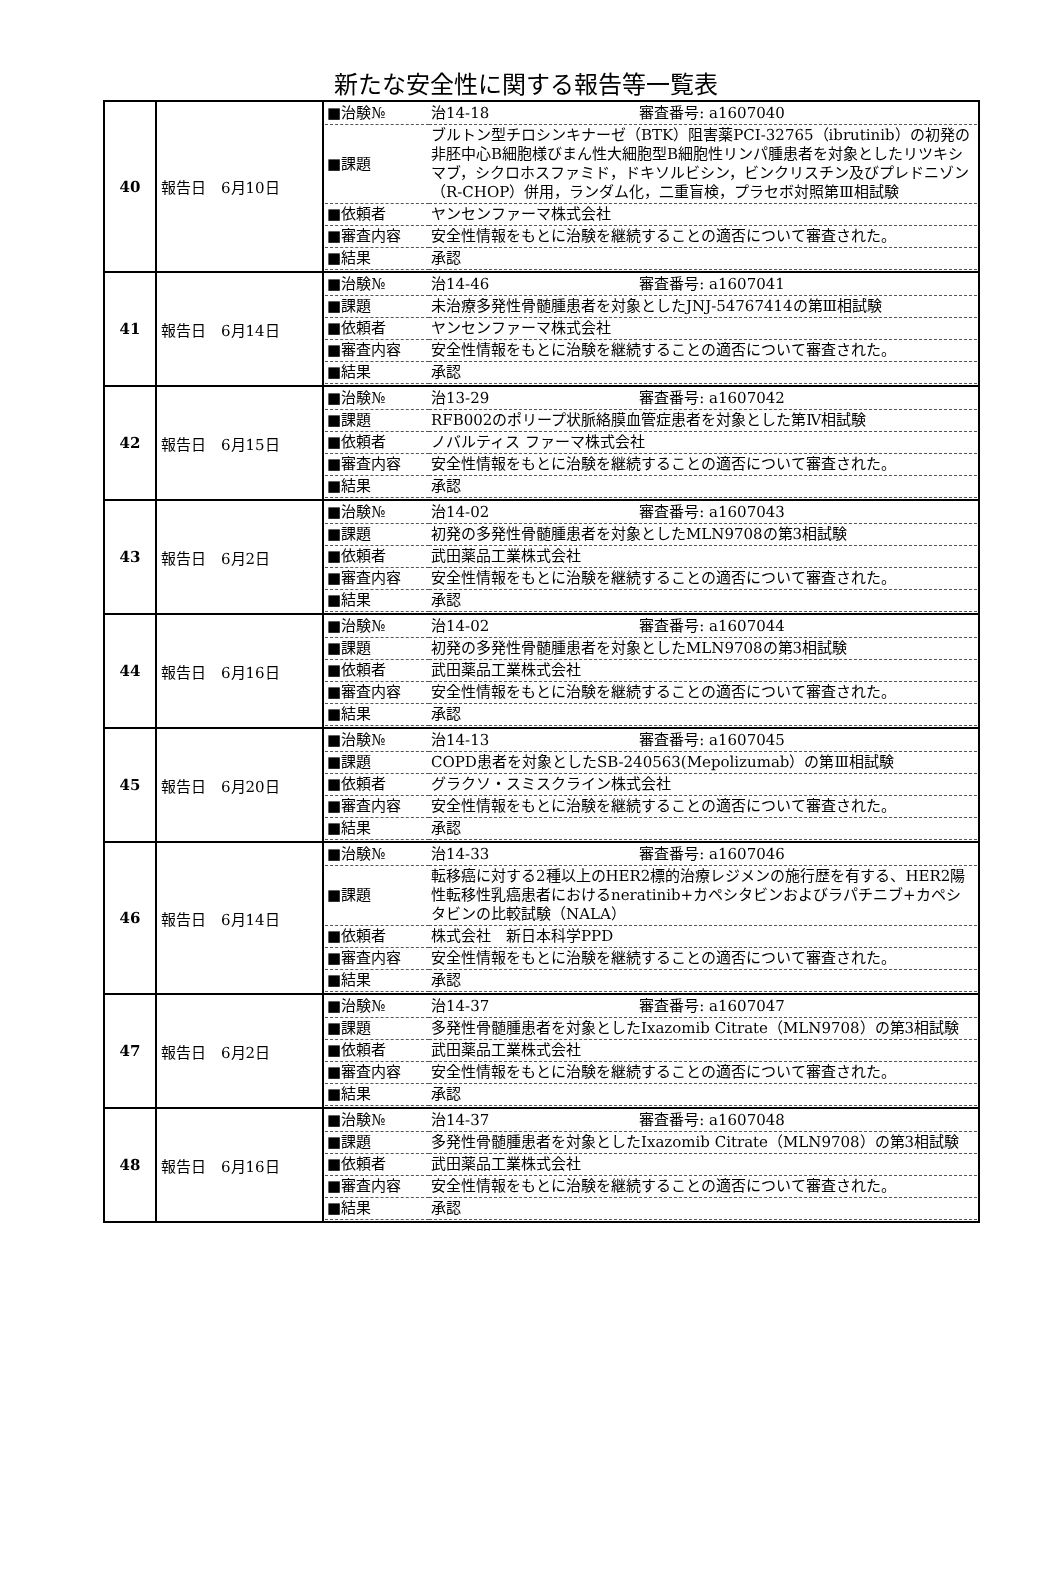新たな安全性に関する報告等一覧表
| 40 | 報告日 6月10日 | / ■治験№ / 治14-18 審査番号: a1607040 / / ■課題 / ブルトン型チロシンキナーゼ（BTK）阻害薬PCI-32765（ibrutinib）の初発の非胚中心B細胞様びまん性大細胞型B細胞性リンパ腫患者を対象としたリツキシマブ，シクロホスファミド，ドキソルビシン，ビンクリスチン及びプレドニゾン（R-CHOP）併用，ランダム化，二重盲検，プラセボ対照第Ⅲ相試験 / / ■依頼者 / ヤンセンファーマ株式会社 / / ■審査内容 / 安全性情報をもとに治験を継続することの適否について審査された。 / / ■結果 / 承認 / |
| 41 | 報告日 6月14日 | / ■治験№ / 治14-46 審査番号: a1607041 / / ■課題 / 未治療多発性骨髄腫患者を対象としたJNJ-54767414の第Ⅲ相試験 / / ■依頼者 / ヤンセンファーマ株式会社 / / ■審査内容 / 安全性情報をもとに治験を継続することの適否について審査された。 / / ■結果 / 承認 / |
| 42 | 報告日 6月15日 | / ■治験№ / 治13-29 審査番号: a1607042 / / ■課題 / RFB002のポリープ状脈絡膜血管症患者を対象とした第Ⅳ相試験 / / ■依頼者 / ノバルティス ファーマ株式会社 / / ■審査内容 / 安全性情報をもとに治験を継続することの適否について審査された。 / / ■結果 / 承認 / |
| 43 | 報告日 6月2日 | / ■治験№ / 治14-02 審査番号: a1607043 / / ■課題 / 初発の多発性骨髄腫患者を対象としたMLN9708の第3相試験 / / ■依頼者 / 武田薬品工業株式会社 / / ■審査内容 / 安全性情報をもとに治験を継続することの適否について審査された。 / / ■結果 / 承認 / |
| 44 | 報告日 6月16日 | / ■治験№ / 治14-02 審査番号: a1607044 / / ■課題 / 初発の多発性骨髄腫患者を対象としたMLN9708の第3相試験 / / ■依頼者 / 武田薬品工業株式会社 / / ■審査内容 / 安全性情報をもとに治験を継続することの適否について審査された。 / / ■結果 / 承認 / |
| 45 | 報告日 6月20日 | / ■治験№ / 治14-13 審査番号: a1607045 / / ■課題 / COPD患者を対象としたSB-240563(Mepolizumab）の第Ⅲ相試験 / / ■依頼者 / グラクソ・スミスクライン株式会社 / / ■審査内容 / 安全性情報をもとに治験を継続することの適否について審査された。 / / ■結果 / 承認 / |
| 46 | 報告日 6月14日 | / ■治験№ / 治14-33 審査番号: a1607046 / / ■課題 / 転移癌に対する2種以上のHER2標的治療レジメンの施行歴を有する、HER2陽性転移性乳癌患者におけるneratinib+カペシタビンおよびラパチニブ+カペシタビンの比較試験（NALA） / / ■依頼者 / 株式会社 新日本科学PPD / / ■審査内容 / 安全性情報をもとに治験を継続することの適否について審査された。 / / ■結果 / 承認 / |
| 47 | 報告日 6月2日 | / ■治験№ / 治14-37 審査番号: a1607047 / / ■課題 / 多発性骨髄腫患者を対象としたIxazomib Citrate（MLN9708）の第3相試験 / / ■依頼者 / 武田薬品工業株式会社 / / ■審査内容 / 安全性情報をもとに治験を継続することの適否について審査された。 / / ■結果 / 承認 / |
| 48 | 報告日 6月16日 | / ■治験№ / 治14-37 審査番号: a1607048 / / ■課題 / 多発性骨髄腫患者を対象としたIxazomib Citrate（MLN9708）の第3相試験 / / ■依頼者 / 武田薬品工業株式会社 / / ■審査内容 / 安全性情報をもとに治験を継続することの適否について審査された。 / / ■結果 / 承認 / |